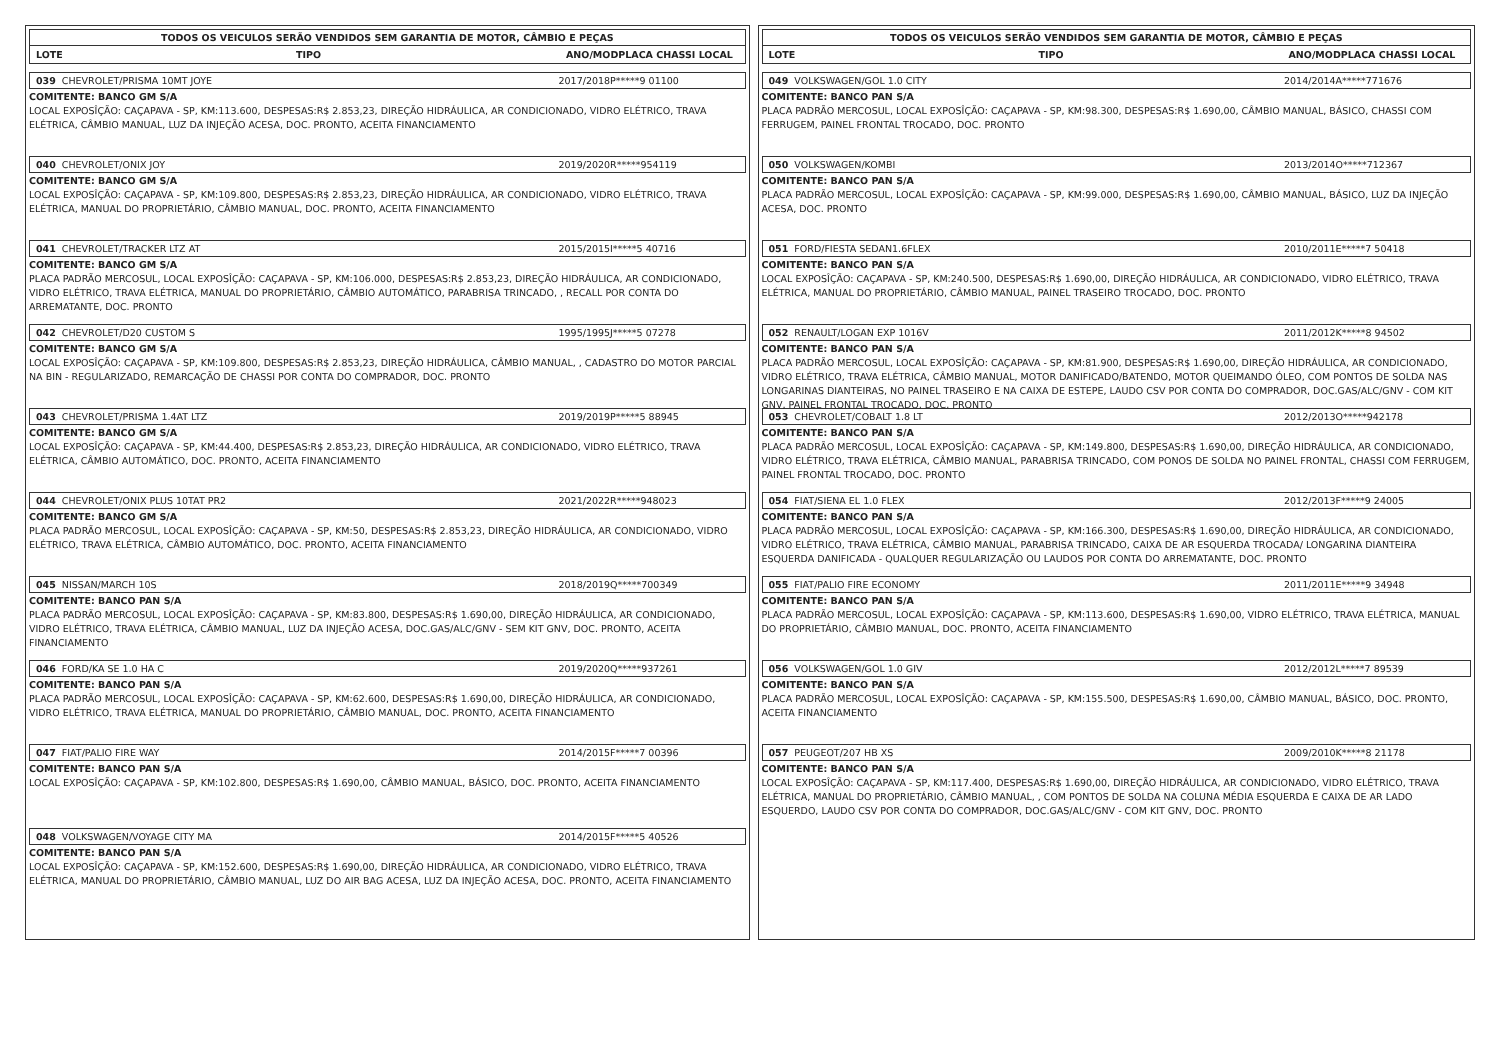TODOS OS VEICULOS SERÃO VENDIDOS SEM GARANTIA DE MOTOR, CÂMBIO E PEÇAS
LOTE TIPO ANO/MODPLACA CHASSI LOCAL
039 CHEVROLET/PRISMA 10MT JOYE 2017/2018P*****9 01100
COMITENTE: BANCO GM S/A
LOCAL EXPOSÎÇÃO: CAÇAPAVA - SP, KM:113.600, DESPESAS:R$ 2.853,23, DIREÇÃO HIDRÁULICA, AR CONDICIONADO, VIDRO ELÉTRICO, TRAVA ELÉTRICA, CÂMBIO MANUAL, LUZ DA INJEÇÃO ACESA, DOC. PRONTO, ACEITA FINANCIAMENTO
040 CHEVROLET/ONIX JOY 2019/2020R*****954119
COMITENTE: BANCO GM S/A
LOCAL EXPOSÎÇÃO: CAÇAPAVA - SP, KM:109.800, DESPESAS:R$ 2.853,23, DIREÇÃO HIDRÁULICA, AR CONDICIONADO, VIDRO ELÉTRICO, TRAVA ELÉTRICA, MANUAL DO PROPRIETÁRIO, CÂMBIO MANUAL, DOC. PRONTO, ACEITA FINANCIAMENTO
041 CHEVROLET/TRACKER LTZ AT 2015/2015I*****5 40716
COMITENTE: BANCO GM S/A
PLACA PADRÃO MERCOSUL, LOCAL EXPOSÎÇÃO: CAÇAPAVA - SP, KM:106.000, DESPESAS:R$ 2.853,23, DIREÇÃO HIDRÁULICA, AR CONDICIONADO, VIDRO ELÉTRICO, TRAVA ELÉTRICA, MANUAL DO PROPRIETÁRIO, CÂMBIO AUTOMÁTICO, PARABRISA TRINCADO, , RECALL POR CONTA DO ARREMATANTE, DOC. PRONTO
042 CHEVROLET/D20 CUSTOM S 1995/1995J*****5 07278
COMITENTE: BANCO GM S/A
LOCAL EXPOSÎÇÃO: CAÇAPAVA - SP, KM:109.800, DESPESAS:R$ 2.853,23, DIREÇÃO HIDRÁULICA, CÂMBIO MANUAL, , CADASTRO DO MOTOR PARCIAL NA BIN - REGULARIZADO, REMARCAÇÃO DE CHASSI POR CONTA DO COMPRADOR, DOC. PRONTO
043 CHEVROLET/PRISMA 1.4AT LTZ 2019/2019P*****5 88945
COMITENTE: BANCO GM S/A
LOCAL EXPOSÎÇÃO: CAÇAPAVA - SP, KM:44.400, DESPESAS:R$ 2.853,23, DIREÇÃO HIDRÁULICA, AR CONDICIONADO, VIDRO ELÉTRICO, TRAVA ELÉTRICA, CÂMBIO AUTOMÁTICO, DOC. PRONTO, ACEITA FINANCIAMENTO
044 CHEVROLET/ONIX PLUS 10TAT PR2 2021/2022R*****948023
COMITENTE: BANCO GM S/A
PLACA PADRÃO MERCOSUL, LOCAL EXPOSÎÇÃO: CAÇAPAVA - SP, KM:50, DESPESAS:R$ 2.853,23, DIREÇÃO HIDRÁULICA, AR CONDICIONADO, VIDRO ELÉTRICO, TRAVA ELÉTRICA, CÂMBIO AUTOMÁTICO, DOC. PRONTO, ACEITA FINANCIAMENTO
045 NISSAN/MARCH 10S 2018/2019Q*****700349
COMITENTE: BANCO PAN S/A
PLACA PADRÃO MERCOSUL, LOCAL EXPOSÎÇÃO: CAÇAPAVA - SP, KM:83.800, DESPESAS:R$ 1.690,00, DIREÇÃO HIDRÁULICA, AR CONDICIONADO, VIDRO ELÉTRICO, TRAVA ELÉTRICA, CÂMBIO MANUAL, LUZ DA INJEÇÃO ACESA, DOC.GAS/ALC/GNV - SEM KIT GNV, DOC. PRONTO, ACEITA FINANCIAMENTO
046 FORD/KA SE 1.0 HA C 2019/2020Q*****937261
COMITENTE: BANCO PAN S/A
PLACA PADRÃO MERCOSUL, LOCAL EXPOSÎÇÃO: CAÇAPAVA - SP, KM:62.600, DESPESAS:R$ 1.690,00, DIREÇÃO HIDRÁULICA, AR CONDICIONADO, VIDRO ELÉTRICO, TRAVA ELÉTRICA, MANUAL DO PROPRIETÁRIO, CÂMBIO MANUAL, DOC. PRONTO, ACEITA FINANCIAMENTO
047 FIAT/PALIO FIRE WAY 2014/2015F*****7 00396
COMITENTE: BANCO PAN S/A
LOCAL EXPOSÎÇÃO: CAÇAPAVA - SP, KM:102.800, DESPESAS:R$ 1.690,00, CÂMBIO MANUAL, BÁSICO, DOC. PRONTO, ACEITA FINANCIAMENTO
048 VOLKSWAGEN/VOYAGE CITY MA 2014/2015F*****5 40526
COMITENTE: BANCO PAN S/A
LOCAL EXPOSÎÇÃO: CAÇAPAVA - SP, KM:152.600, DESPESAS:R$ 1.690,00, DIREÇÃO HIDRÁULICA, AR CONDICIONADO, VIDRO ELÉTRICO, TRAVA ELÉTRICA, MANUAL DO PROPRIETÁRIO, CÂMBIO MANUAL, LUZ DO AIR BAG ACESA, LUZ DA INJEÇÃO ACESA, DOC. PRONTO, ACEITA FINANCIAMENTO
TODOS OS VEICULOS SERÃO VENDIDOS SEM GARANTIA DE MOTOR, CÂMBIO E PEÇAS
LOTE TIPO ANO/MODPLACA CHASSI LOCAL
049 VOLKSWAGEN/GOL 1.0 CITY 2014/2014A*****771676
COMITENTE: BANCO PAN S/A
PLACA PADRÃO MERCOSUL, LOCAL EXPOSÎÇÃO: CAÇAPAVA - SP, KM:98.300, DESPESAS:R$ 1.690,00, CÂMBIO MANUAL, BÁSICO, CHASSI COM FERRUGEM, PAINEL FRONTAL TROCADO, DOC. PRONTO
050 VOLKSWAGEN/KOMBI 2013/2014O*****712367
COMITENTE: BANCO PAN S/A
PLACA PADRÃO MERCOSUL, LOCAL EXPOSÎÇÃO: CAÇAPAVA - SP, KM:99.000, DESPESAS:R$ 1.690,00, CÂMBIO MANUAL, BÁSICO, LUZ DA INJEÇÃO ACESA, DOC. PRONTO
051 FORD/FIESTA SEDAN1.6FLEX 2010/2011E*****7 50418
COMITENTE: BANCO PAN S/A
LOCAL EXPOSÎÇÃO: CAÇAPAVA - SP, KM:240.500, DESPESAS:R$ 1.690,00, DIREÇÃO HIDRÁULICA, AR CONDICIONADO, VIDRO ELÉTRICO, TRAVA ELÉTRICA, MANUAL DO PROPRIETÁRIO, CÂMBIO MANUAL, PAINEL TRASEIRO TROCADO, DOC. PRONTO
052 RENAULT/LOGAN EXP 1016V 2011/2012K*****8 94502
COMITENTE: BANCO PAN S/A
PLACA PADRÃO MERCOSUL, LOCAL EXPOSÎÇÃO: CAÇAPAVA - SP, KM:81.900, DESPESAS:R$ 1.690,00, DIREÇÃO HIDRÁULICA, AR CONDICIONADO, VIDRO ELÉTRICO, TRAVA ELÉTRICA, CÂMBIO MANUAL, MOTOR DANIFICADO/BATENDO, MOTOR QUEIMANDO ÓLEO, COM PONTOS DE SOLDA NAS LONGARINAS DIANTEIRAS, NO PAINEL TRASEIRO E NA CAIXA DE ESTEPE, LAUDO CSV POR CONTA DO COMPRADOR, DOC.GAS/ALC/GNV - COM KIT GNV, PAINEL FRONTAL TROCADO, DOC. PRONTO
053 CHEVROLET/COBALT 1.8 LT 2012/2013O*****942178
COMITENTE: BANCO PAN S/A
PLACA PADRÃO MERCOSUL, LOCAL EXPOSÎÇÃO: CAÇAPAVA - SP, KM:149.800, DESPESAS:R$ 1.690,00, DIREÇÃO HIDRÁULICA, AR CONDICIONADO, VIDRO ELÉTRICO, TRAVA ELÉTRICA, CÂMBIO MANUAL, PARABRISA TRINCADO, COM PONOS DE SOLDA NO PAINEL FRONTAL, CHASSI COM FERRUGEM, PAINEL FRONTAL TROCADO, DOC. PRONTO
054 FIAT/SIENA EL 1.0 FLEX 2012/2013F*****9 24005
COMITENTE: BANCO PAN S/A
PLACA PADRÃO MERCOSUL, LOCAL EXPOSÎÇÃO: CAÇAPAVA - SP, KM:166.300, DESPESAS:R$ 1.690,00, DIREÇÃO HIDRÁULICA, AR CONDICIONADO, VIDRO ELÉTRICO, TRAVA ELÉTRICA, CÂMBIO MANUAL, PARABRISA TRINCADO, CAIXA DE AR ESQUERDA TROCADA/ LONGARINA DIANTEIRA ESQUERDA DANIFICADA - QUALQUER REGULARIZAÇÃO OU LAUDOS POR CONTA DO ARREMATANTE, DOC. PRONTO
055 FIAT/PALIO FIRE ECONOMY 2011/2011E*****9 34948
COMITENTE: BANCO PAN S/A
PLACA PADRÃO MERCOSUL, LOCAL EXPOSÎÇÃO: CAÇAPAVA - SP, KM:113.600, DESPESAS:R$ 1.690,00, VIDRO ELÉTRICO, TRAVA ELÉTRICA, MANUAL DO PROPRIETÁRIO, CÂMBIO MANUAL, DOC. PRONTO, ACEITA FINANCIAMENTO
056 VOLKSWAGEN/GOL 1.0 GIV 2012/2012L*****7 89539
COMITENTE: BANCO PAN S/A
PLACA PADRÃO MERCOSUL, LOCAL EXPOSÎÇÃO: CAÇAPAVA - SP, KM:155.500, DESPESAS:R$ 1.690,00, CÂMBIO MANUAL, BÁSICO, DOC. PRONTO, ACEITA FINANCIAMENTO
057 PEUGEOT/207 HB XS 2009/2010K*****8 21178
COMITENTE: BANCO PAN S/A
LOCAL EXPOSÎÇÃO: CAÇAPAVA - SP, KM:117.400, DESPESAS:R$ 1.690,00, DIREÇÃO HIDRÁULICA, AR CONDICIONADO, VIDRO ELÉTRICO, TRAVA ELÉTRICA, MANUAL DO PROPRIETÁRIO, CÂMBIO MANUAL, , COM PONTOS DE SOLDA NA COLUNA MÉDIA ESQUERDA E CAIXA DE AR LADO ESQUERDO, LAUDO CSV POR CONTA DO COMPRADOR, DOC.GAS/ALC/GNV - COM KIT GNV, DOC. PRONTO